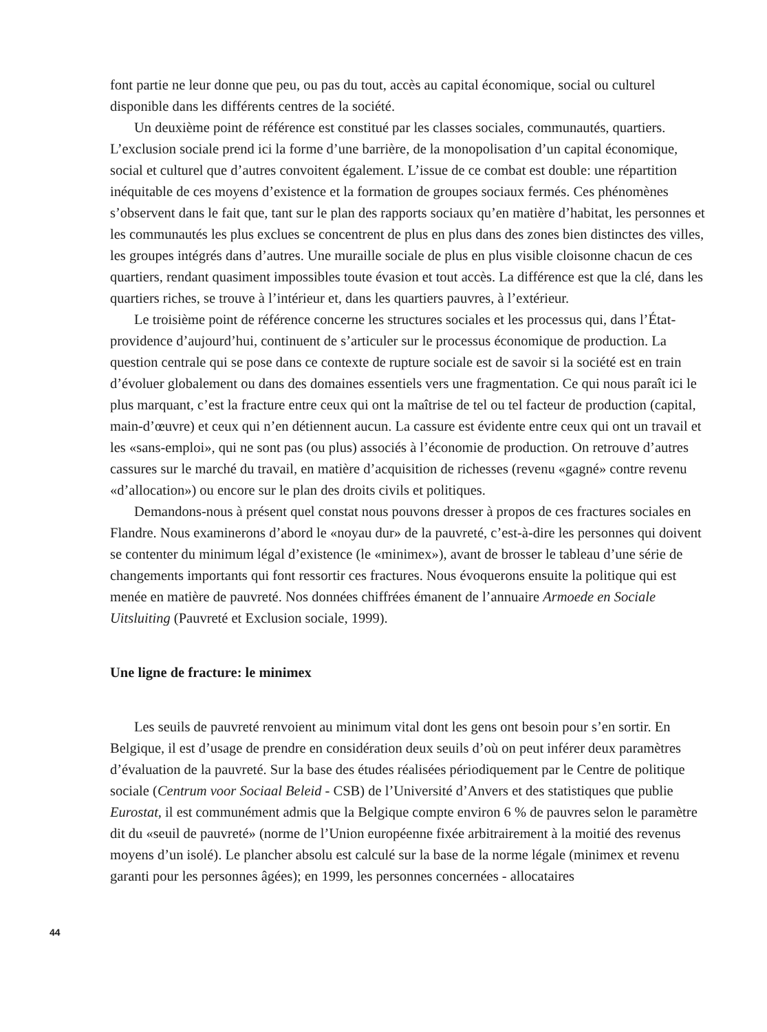font partie ne leur donne que peu, ou pas du tout, accès au capital économique, social ou culturel disponible dans les différents centres de la société.
Un deuxième point de référence est constitué par les classes sociales, communautés, quartiers. L’exclusion sociale prend ici la forme d’une barrière, de la monopolisation d’un capital économique, social et culturel que d’autres convoitent également. L’issue de ce combat est double: une répartition inéquitable de ces moyens d’existence et la formation de groupes sociaux fermés. Ces phénomènes s’observent dans le fait que, tant sur le plan des rapports sociaux qu’en matière d’habitat, les personnes et les communautés les plus exclues se concentrent de plus en plus dans des zones bien distinctes des villes, les groupes intégrés dans d’autres. Une muraille sociale de plus en plus visible cloisonne chacun de ces quartiers, rendant quasiment impossibles toute évasion et tout accès. La différence est que la clé, dans les quartiers riches, se trouve à l’intérieur et, dans les quartiers pauvres, à l’extérieur.
Le troisième point de référence concerne les structures sociales et les processus qui, dans l’État-providence d’aujourd’hui, continuent de s’articuler sur le processus économique de production. La question centrale qui se pose dans ce contexte de rupture sociale est de savoir si la société est en train d’évoluer globalement ou dans des domaines essentiels vers une fragmentation. Ce qui nous paraît ici le plus marquant, c’est la fracture entre ceux qui ont la maîtrise de tel ou tel facteur de production (capital, main-d’œuvre) et ceux qui n’en détiennent aucun. La cassure est évidente entre ceux qui ont un travail et les «sans-emploi», qui ne sont pas (ou plus) associés à l’économie de production. On retrouve d’autres cassures sur le marché du travail, en matière d’acquisition de richesses (revenu «gagné» contre revenu «d’allocation») ou encore sur le plan des droits civils et politiques.
Demandons-nous à présent quel constat nous pouvons dresser à propos de ces fractures sociales en Flandre. Nous examinerons d’abord le «noyau dur» de la pauvreté, c’est-à-dire les personnes qui doivent se contenter du minimum légal d’existence (le «minimex»), avant de brosser le tableau d’une série de changements importants qui font ressortir ces fractures. Nous évoquerons ensuite la politique qui est menée en matière de pauvreté. Nos données chiffrées émanent de l’annuaire Armoede en Sociale Uitsluiting (Pauvreté et Exclusion sociale, 1999).
Une ligne de fracture: le minimex
Les seuils de pauvreté renvoient au minimum vital dont les gens ont besoin pour s’en sortir. En Belgique, il est d’usage de prendre en considération deux seuils d’où on peut inférer deux paramètres d’évaluation de la pauvreté. Sur la base des études réalisées périodiquement par le Centre de politique sociale (Centrum voor Sociaal Beleid - CSB) de l’Université d’Anvers et des statistiques que publie Eurostat, il est communément admis que la Belgique compte environ 6 % de pauvres selon le paramètre dit du «seuil de pauvreté» (norme de l’Union européenne fixée arbitrairement à la moitié des revenus moyens d’un isolé). Le plancher absolu est calculé sur la base de la norme légale (minimex et revenu garanti pour les personnes âgées); en 1999, les personnes concernées - allocataires
44